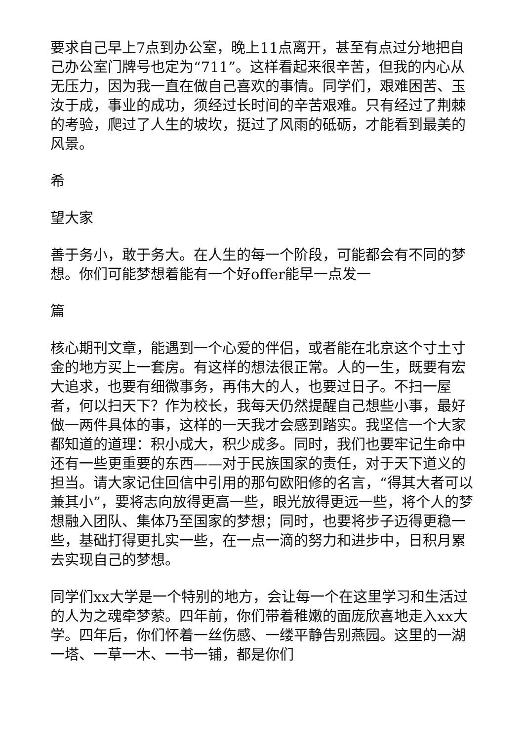要求自己早上7点到办公室，晚上11点离开，甚至有点过分地把自己办公室门牌号也定为“711”。这样看起来很辛苦，但我的内心从无压力，因为我一直在做自己喜欢的事情。同学们，艰难困苦、玉汝于成，事业的成功，须经过长时间的辛苦艰难。只有经过了荆棘的考验，爬过了人生的坡坎，挺过了风雨的砥砺，才能看到最美的风景。
希
望大家
善于务小，敢于务大。在人生的每一个阶段，可能都会有不同的梦想。你们可能梦想着能有一个好offer能早一点发一
篇
核心期刊文章，能遇到一个心爱的伴侣，或者能在北京这个寸土寸金的地方买上一套房。有这样的想法很正常。人的一生，既要有宏大追求，也要有细微事务，再伟大的人，也要过日子。不扫一屋者，何以扫天下？作为校长，我每天仍然提醒自己想些小事，最好做一两件具体的事，这样的一天我才会感到踏实。我坚信一个大家都知道的道理：积小成大，积少成多。同时，我们也要牢记生命中还有一些更重要的东西——对于民族国家的责任，对于天下道义的担当。请大家记住回信中引用的那句欧阳修的名言，“得其大者可以兼其小”，要将志向放得更高一些，眼光放得更远一些，将个人的梦想融入团队、集体乃至国家的梦想；同时，也要将步子迈得更稳一些，基础打得更扎实一些，在一点一滴的努力和进步中，日积月累去实现自己的梦想。
同学们xx大学是一个特别的地方，会让每一个在这里学习和生活过的人为之魂牵梦萦。四年前，你们带着稚嫩的面庞欣喜地走入xx大学。四年后，你们怀着一丝伤感、一缕平静告别燕园。这里的一湖一塔、一草一木、一书一铺，都是你们